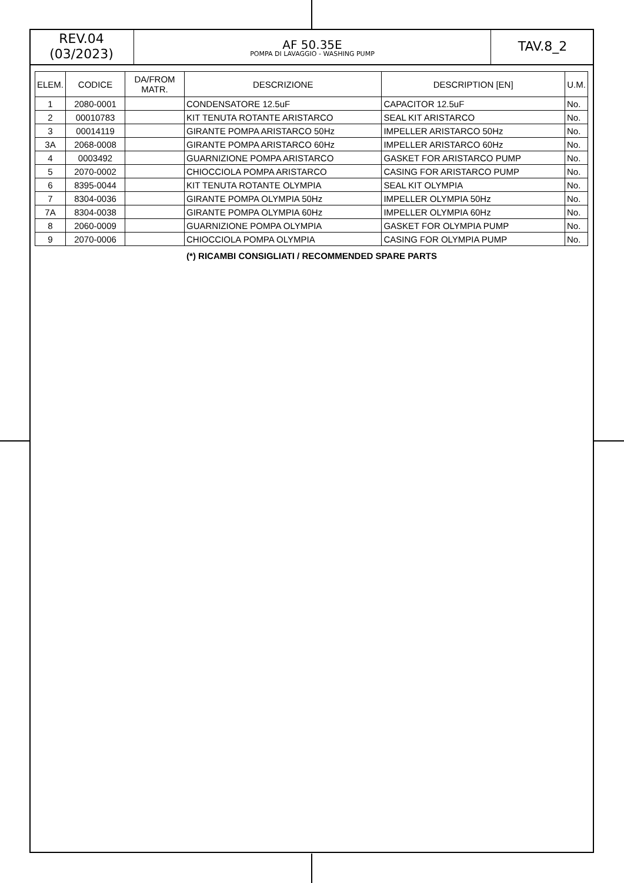REV.04
(03/2023)
AF 50.35E
POMPA DI LAVAGGIO - WASHING PUMP
TAV.8_2
| ELEM. | CODICE | DA/FROM MATR. | DESCRIZIONE | DESCRIPTION [EN] | U.M. |
| --- | --- | --- | --- | --- | --- |
| 1 | 2080-0001 | | CONDENSATORE 12.5uF | CAPACITOR 12.5uF | No. |
| 2 | 00010783 | | KIT TENUTA ROTANTE ARISTARCO | SEAL KIT ARISTARCO | No. |
| 3 | 00014119 | | GIRANTE POMPA ARISTARCO 50Hz | IMPELLER ARISTARCO 50Hz | No. |
| 3A | 2068-0008 | | GIRANTE POMPA ARISTARCO 60Hz | IMPELLER ARISTARCO 60Hz | No. |
| 4 | 0003492 | | GUARNIZIONE POMPA ARISTARCO | GASKET FOR ARISTARCO PUMP | No. |
| 5 | 2070-0002 | | CHIOCCIOLA POMPA ARISTARCO | CASING FOR ARISTARCO PUMP | No. |
| 6 | 8395-0044 | | KIT TENUTA ROTANTE OLYMPIA | SEAL KIT OLYMPIA | No. |
| 7 | 8304-0036 | | GIRANTE POMPA OLYMPIA 50Hz | IMPELLER OLYMPIA 50Hz | No. |
| 7A | 8304-0038 | | GIRANTE POMPA OLYMPIA 60Hz | IMPELLER OLYMPIA 60Hz | No. |
| 8 | 2060-0009 | | GUARNIZIONE POMPA OLYMPIA | GASKET FOR OLYMPIA PUMP | No. |
| 9 | 2070-0006 | | CHIOCCIOLA POMPA OLYMPIA | CASING FOR OLYMPIA PUMP | No. |
(*) RICAMBI CONSIGLIATI / RECOMMENDED SPARE PARTS